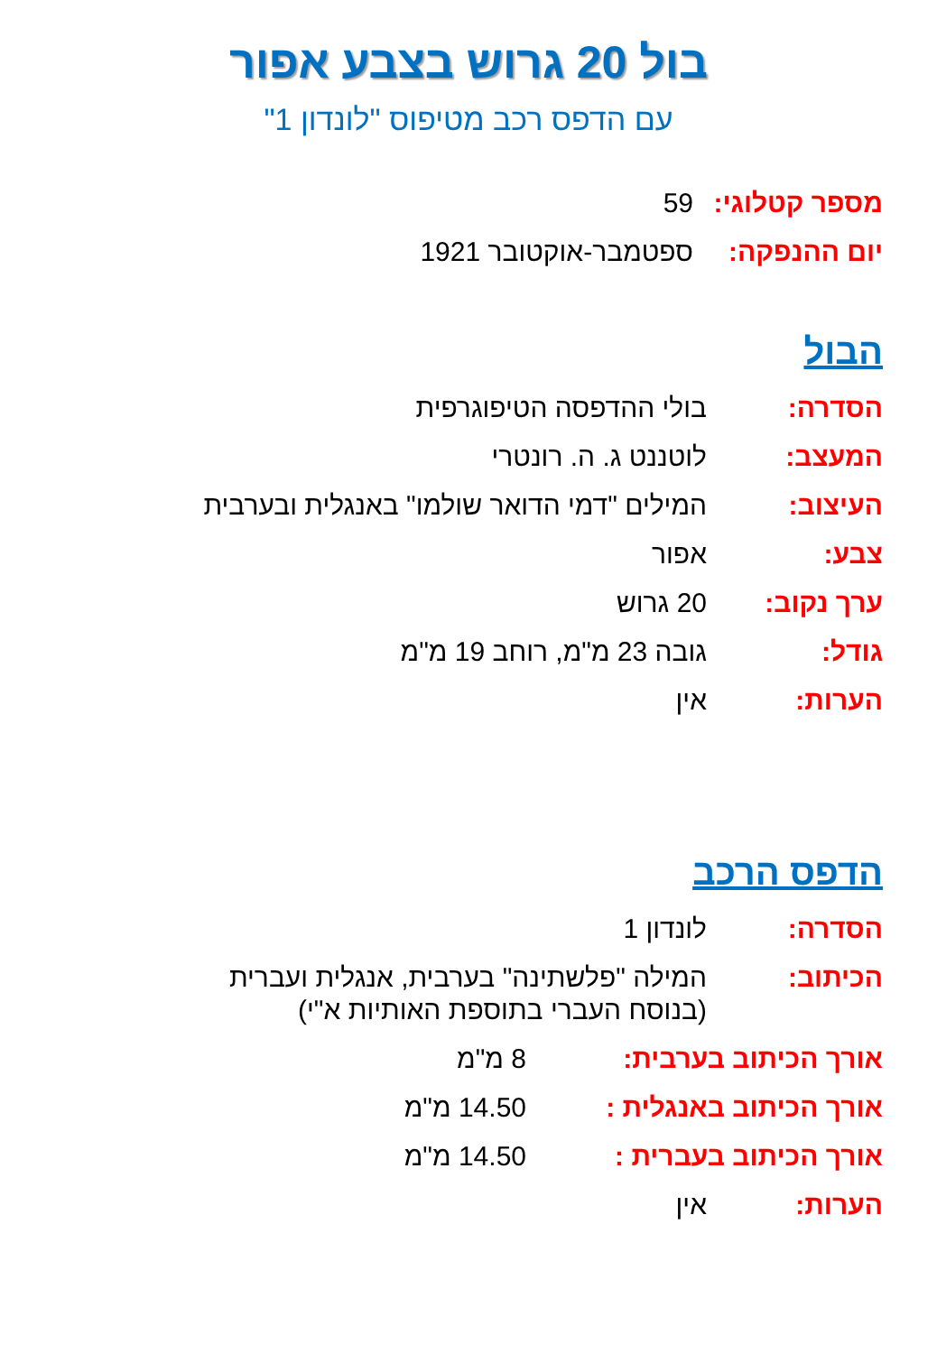בול 20 גרוש בצבע אפור
עם הדפס רכב מטיפוס "לונדון 1"
מספר קטלוגי:
59
יום ההנפקה: ספטמבר-אוקטובר 1921
הבול
הסדרה: בולי ההדפסה הטיפוגרפית
המעצב: לוטננט ג. ה. רונטרי
העיצוב: המילים "דמי הדואר שולמו" באנגלית ובערבית
צבע: אפור
ערך נקוב: 20 גרוש
גודל: גובה 23 מ"מ, רוחב 19 מ"מ
הערות: אין
הדפס הרכב
הסדרה: לונדון 1
הכיתוב: המילה "פלשתינה" בערבית, אנגלית ועברית
(בנוסח העברי בתוספת האותיות א"י)
אורך הכיתוב בערבית: 8 מ"מ
אורך הכיתוב באנגלית : 14.50 מ"מ
אורך הכיתוב בעברית : 14.50 מ"מ
הערות: אין